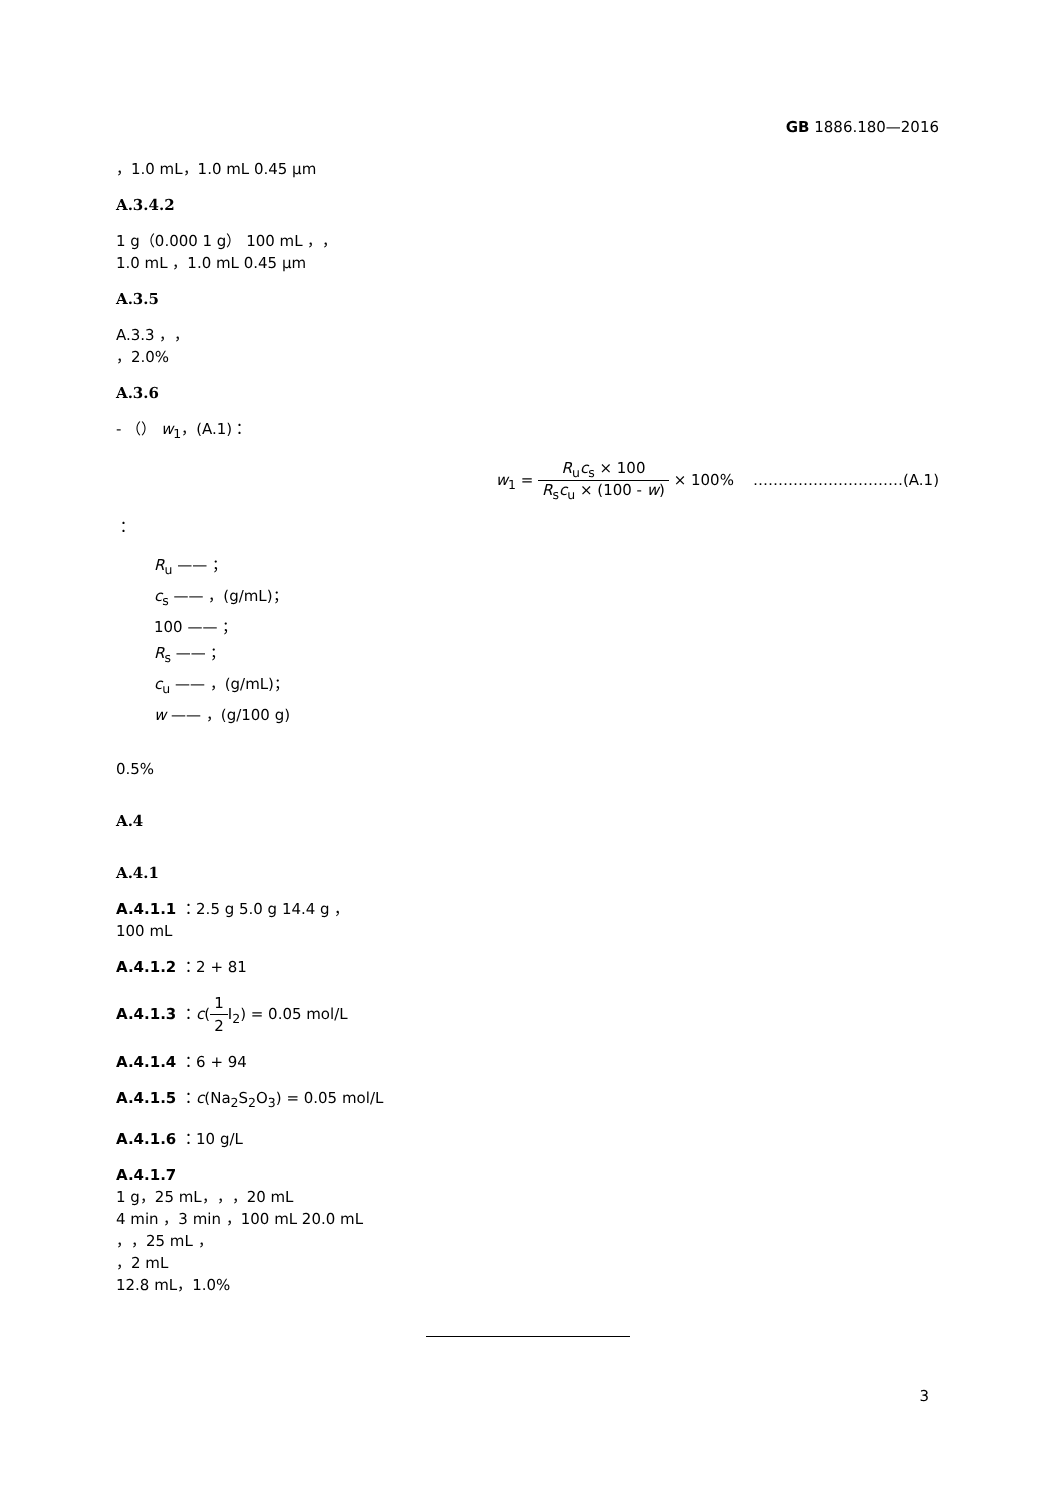GB 1886.180—2016
，1.0 mL，1.0 mL 0.45 μm
A.3.4.2
1 g（0.000 1 g） 100 mL ，，
1.0 mL ，1.0 mL 0.45 μm
A.3.5
A.3.3 ，，
，2.0%
A.3.6
- （） w<sub>1</sub>，(A.1)：
w<sub>1</sub> = R<sub>u</sub>c<sub>s</sub> × 100 R<sub>s</sub>c<sub>u</sub> × (100 - w) × 100% …………………………(A.1)
：
R<sub>u</sub> —— ；
c<sub>s</sub> —— ，(g/mL)；
100 —— ；
R<sub>s</sub> —— ；
c<sub>u</sub> —— ，(g/mL)；
w —— ，(g/100 g)
0.5%
A.4
A.4.1
A.4.1.1 ：2.5 g 5.0 g 14.4 g ，
100 mL
A.4.1.2 ：2 + 81
A.4.1.3 ：c(1 2 I<sub>2</sub>) = 0.05 mol/L
A.4.1.4 ：6 + 94
A.4.1.5 ：c(Na<sub>2</sub>S<sub>2</sub>O<sub>3</sub>) = 0.05 mol/L
A.4.1.6 ：10 g/L
A.4.1.7
1 g，25 mL，，，20 mL
4 min ，3 min ，100 mL 20.0 mL
，，25 mL ，
，2 mL
12.8 mL，1.0%
3